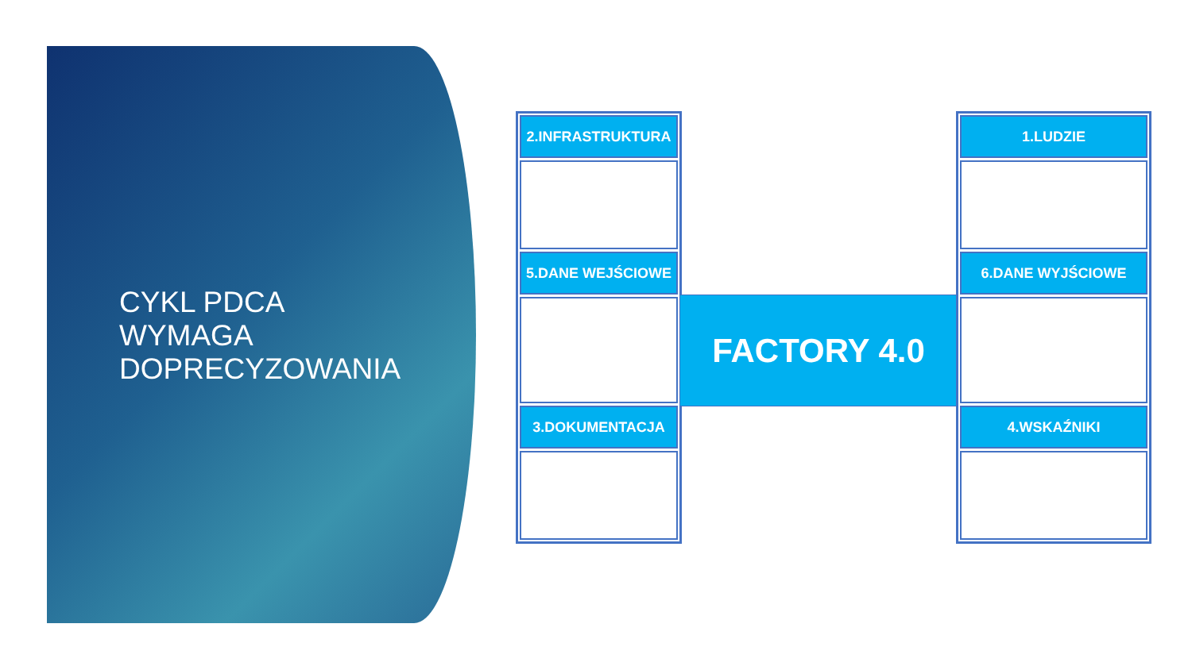CYKL PDCA
WYMAGA
DOPRECYZOWANIA
2.INFRASTRUKTURA
5.DANE WEJŚCIOWE
3.DOKUMENTACJA
FACTORY 4.0
1.LUDZIE
6.DANE WYJŚCIOWE
4.WSKAŹNIKI